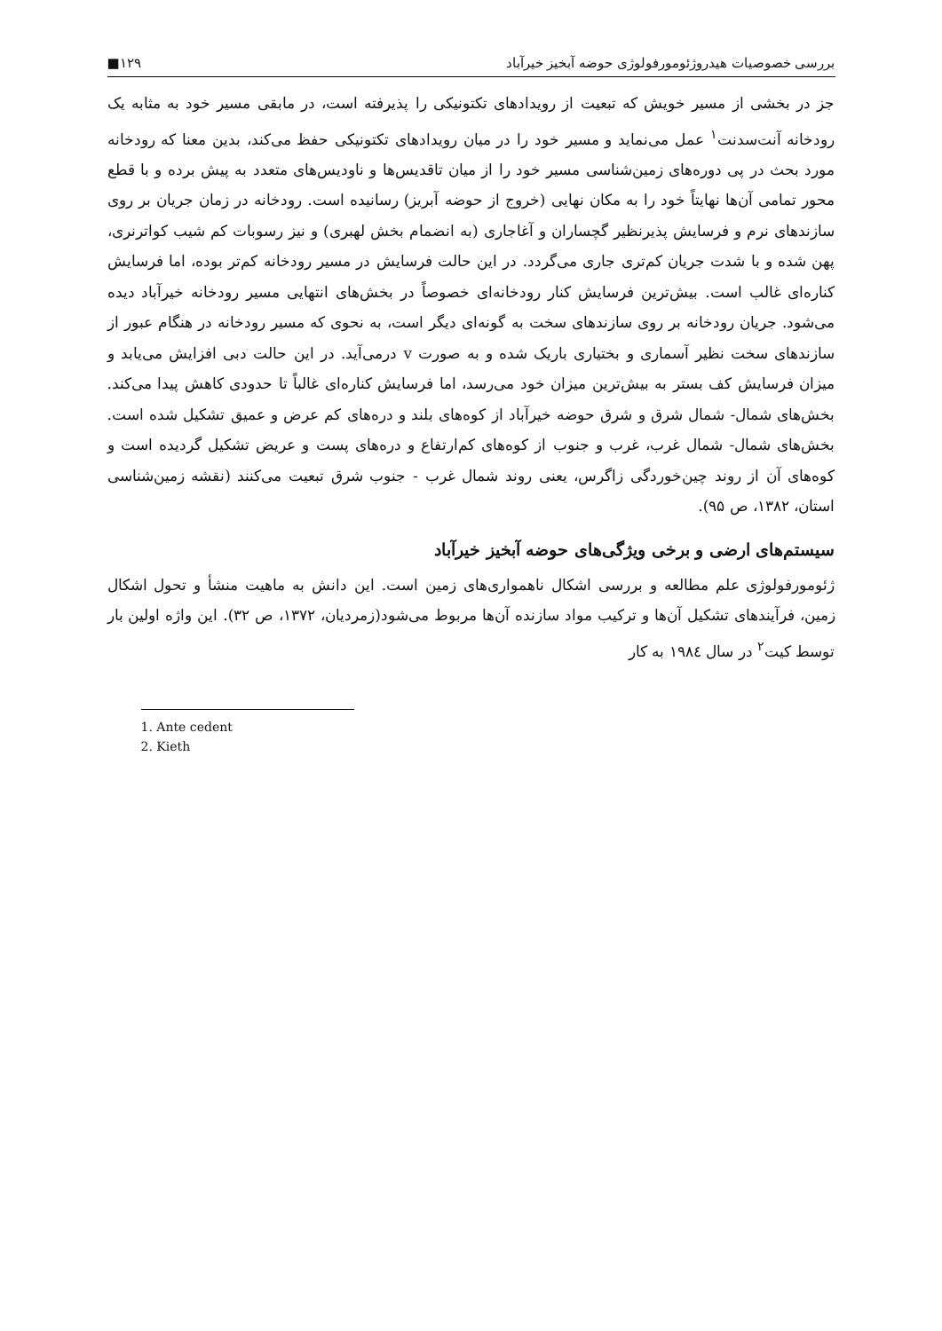بررسی خصوصیات هیدروژئومورفولوژی حوضه آبخیز خیرآباد ۱۲۹■
جز در بخشی از مسیر خویش که تبعیت از رویدادهای تکتونیکی را پذیرفته است، در مابقی مسیر خود به مثابه یک رودخانه آنت‌سدنت<sup>۱</sup> عمل می‌نماید و مسیر خود را در میان رویدادهای تکتونیکی حفظ می‌کند، بدین معنا که رودخانه مورد بحث در پی دوره‌های زمین‌شناسی مسیر خود را از میان تاقدیس‌ها و ناودیس‌های متعدد به پیش برده و با قطع محور تمامی آن‌ها نهایتاً خود را به مکان نهایی (خروج از حوضه آبریز) رسانیده است. رودخانه در زمان جریان بر روی سازندهای نرم و فرسایش پذیرنظیر گچساران و آغاجاری (به انضمام بخش لهبری) و نیز رسوبات کم شیب کواترنری، پهن شده و با شدت جریان کم‌تری جاری می‌گردد. در این حالت فرسایش در مسیر رودخانه کم‌تر بوده، اما فرسایش کناره‌ای غالب است. بیش‌ترین فرسایش کنار رودخانه‌ای خصوصاً در بخش‌های انتهایی مسیر رودخانه خیرآباد دیده می‌شود. جریان رودخانه بر روی سازندهای سخت به گونه‌ای دیگر است، به نحوی که مسیر رودخانه در هنگام عبور از سازندهای سخت نظیر آسماری و بختیاری باریک شده و به صورت v درمی‌آید. در این حالت دبی افزایش می‌یابد و میزان فرسایش کف بستر به بیش‌ترین میزان خود می‌رسد، اما فرسایش کناره‌ای غالباً تا حدودی کاهش پیدا می‌کند. بخش‌های شمال- شمال شرق و شرق حوضه خیرآباد از کوه‌های بلند و دره‌های کم عرض و عمیق تشکیل شده است. بخش‌های شمال- شمال غرب، غرب و جنوب از کوه‌های کم‌ارتفاع و دره‌های پست و عریض تشکیل گردیده است و کوه‌های آن از روند چین‌خوردگی زاگرس، یعنی روند شمال غرب - جنوب شرق تبعیت می‌کنند (نقشه زمین‌شناسی استان، ۱۳۸۲، ص ۹۵).
سیستم‌های ارضی و برخی ویژگی‌های حوضه آبخیز خیرآباد
ژئومورفولوژی علم مطالعه و بررسی اشکال ناهمواری‌های زمین است. این دانش به ماهیت منشأ و تحول اشکال زمین، فرآیندهای تشکیل آن‌ها و ترکیب مواد سازنده آن‌ها مربوط می‌شود(زمردیان، ۱۳۷۲، ص ۳۲). این واژه اولین بار توسط کیت<sup>۲</sup> در سال ۱۹۸٤ به کار
1. Ante cedent
2. Kieth